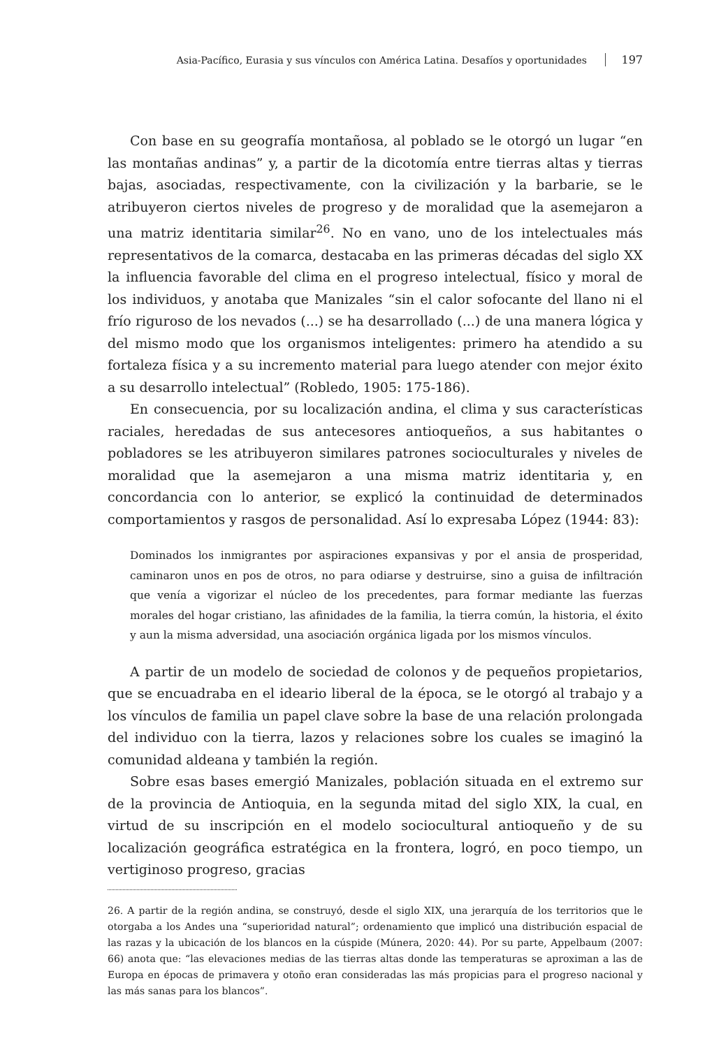Asia-Pacífico, Eurasia y sus vínculos con América Latina. Desafíos y oportunidades 197
Con base en su geografía montañosa, al poblado se le otorgó un lugar “en las montañas andinas” y, a partir de la dicotomía entre tierras altas y tierras bajas, asociadas, respectivamente, con la civilización y la barbarie, se le atribuyeron ciertos niveles de progreso y de moralidad que la asemejaron a una matriz identitaria similar<sup>26</sup>. No en vano, uno de los intelectuales más representativos de la comarca, destacaba en las primeras décadas del siglo XX la influencia favorable del clima en el progreso intelectual, físico y moral de los individuos, y anotaba que Manizales “sin el calor sofocante del llano ni el frío riguroso de los nevados (...) se ha desarrollado (...) de una manera lógica y del mismo modo que los organismos inteligentes: primero ha atendido a su fortaleza física y a su incremento material para luego atender con mejor éxito a su desarrollo intelectual” (Robledo, 1905: 175-186).
En consecuencia, por su localización andina, el clima y sus características raciales, heredadas de sus antecesores antioqueños, a sus habitantes o pobladores se les atribuyeron similares patrones socioculturales y niveles de moralidad que la asemejaron a una misma matriz identitaria y, en concordancia con lo anterior, se explicó la continuidad de determinados comportamientos y rasgos de personalidad. Así lo expresaba López (1944: 83):
Dominados los inmigrantes por aspiraciones expansivas y por el ansia de prosperidad, caminaron unos en pos de otros, no para odiarse y destruirse, sino a guisa de infiltración que venía a vigorizar el núcleo de los precedentes, para formar mediante las fuerzas morales del hogar cristiano, las afinidades de la familia, la tierra común, la historia, el éxito y aun la misma adversidad, una asociación orgánica ligada por los mismos vínculos.
A partir de un modelo de sociedad de colonos y de pequeños propietarios, que se encuadraba en el ideario liberal de la época, se le otorgó al trabajo y a los vínculos de familia un papel clave sobre la base de una relación prolongada del individuo con la tierra, lazos y relaciones sobre los cuales se imaginó la comunidad aldeana y también la región.
Sobre esas bases emergió Manizales, población situada en el extremo sur de la provincia de Antioquia, en la segunda mitad del siglo XIX, la cual, en virtud de su inscripción en el modelo sociocultural antioqueño y de su localización geográfica estratégica en la frontera, logró, en poco tiempo, un vertiginoso progreso, gracias
26. A partir de la región andina, se construyó, desde el siglo XIX, una jerarquía de los territorios que le otorgaba a los Andes una “superioridad natural”; ordenamiento que implicó una distribución espacial de las razas y la ubicación de los blancos en la cúspide (Múnera, 2020: 44). Por su parte, Appelbaum (2007: 66) anota que: “las elevaciones medias de las tierras altas donde las temperaturas se aproximan a las de Europa en épocas de primavera y otoño eran consideradas las más propicias para el progreso nacional y las más sanas para los blancos”.